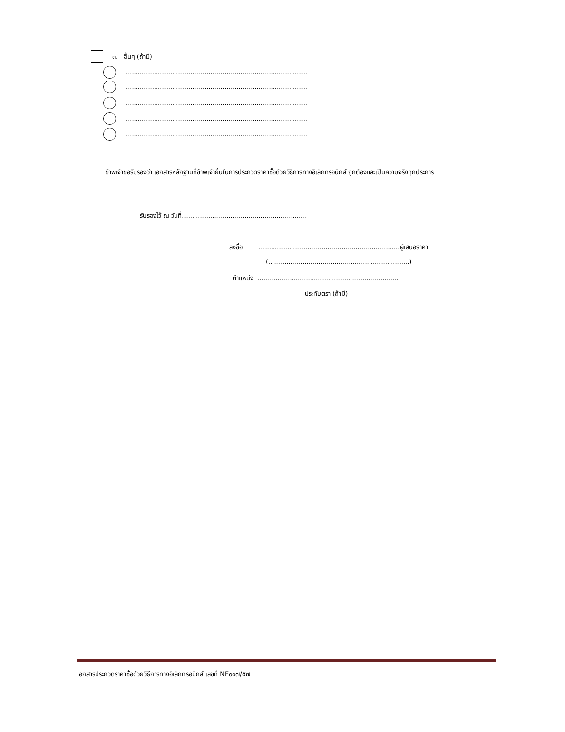๓. อื่นๆ (ถ้ามี)
..........................................................................................
..........................................................................................
..........................................................................................
..........................................................................................
..........................................................................................
ข้าพเจ้าขอรับรองว่า เอกสารหลักฐานที่ข้าพเจ้ายื่นในการประกวดราคาซื้อด้วยวิธีการทางอิเล็กทรอนิกส์ ถูกต้องและเป็นความจริงทุกประการ
รับรองไว้ ณ วันที่..............................................................
ลงชื่อ ......................................................................ผู้เสนอราคา
(......................................................................)
ตำแหน่ง ......................................................................
ประทับตรา (ถ้ามี)
เอกสารประกวดราคาซื้อด้วยวิธีการทางอิเล็กทรอนิกส์ เลขที่ NE๐๐๗/๕๗